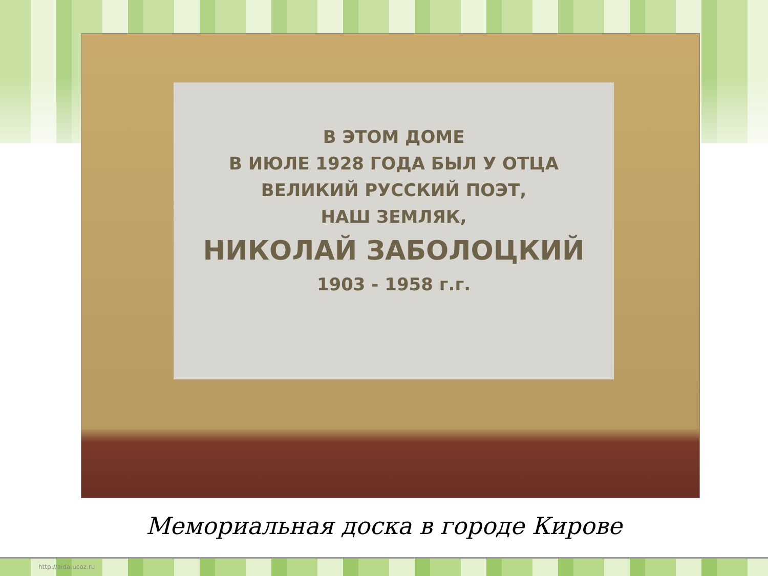В ЭТОМ ДОМЕ
В ИЮЛЕ 1928 ГОДА БЫЛ У ОТЦА
ВЕЛИКИЙ РУССКИЙ ПОЭТ,
НАШ ЗЕМЛЯК,
НИКОЛАЙ ЗАБОЛОЦКИЙ
1903 - 1958 г.г.
Мемориальная доска в городе Кирове
http://aida.ucoz.ru